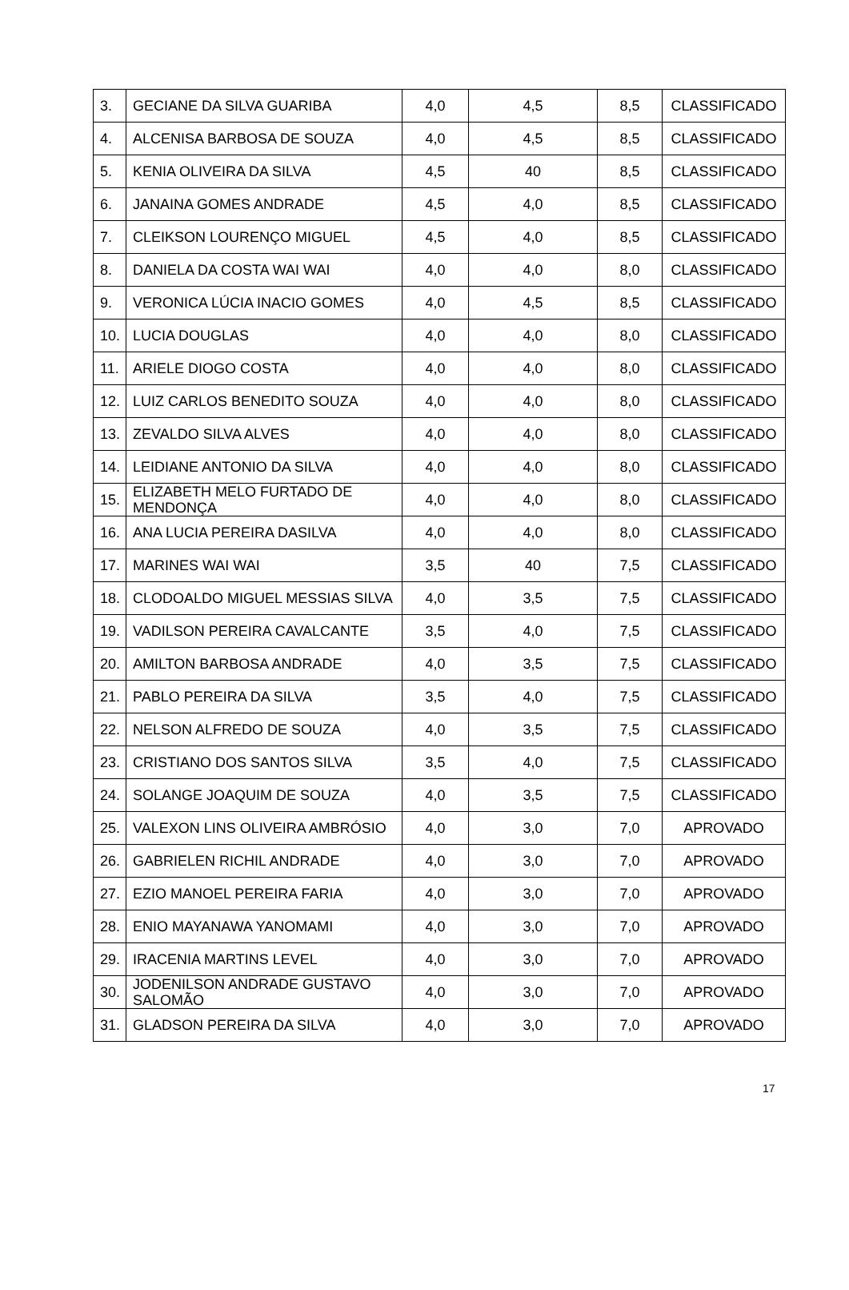| 3. | GECIANE DA SILVA GUARIBA | 4,0 | 4,5 | 8,5 | CLASSIFICADO |
| 4. | ALCENISA BARBOSA DE SOUZA | 4,0 | 4,5 | 8,5 | CLASSIFICADO |
| 5. | KENIA OLIVEIRA DA SILVA | 4,5 | 40 | 8,5 | CLASSIFICADO |
| 6. | JANAINA GOMES ANDRADE | 4,5 | 4,0 | 8,5 | CLASSIFICADO |
| 7. | CLEIKSON LOURENÇO MIGUEL | 4,5 | 4,0 | 8,5 | CLASSIFICADO |
| 8. | DANIELA DA COSTA WAI WAI | 4,0 | 4,0 | 8,0 | CLASSIFICADO |
| 9. | VERONICA LÚCIA INACIO GOMES | 4,0 | 4,5 | 8,5 | CLASSIFICADO |
| 10. | LUCIA DOUGLAS | 4,0 | 4,0 | 8,0 | CLASSIFICADO |
| 11. | ARIELE DIOGO COSTA | 4,0 | 4,0 | 8,0 | CLASSIFICADO |
| 12. | LUIZ CARLOS BENEDITO SOUZA | 4,0 | 4,0 | 8,0 | CLASSIFICADO |
| 13. | ZEVALDO SILVA ALVES | 4,0 | 4,0 | 8,0 | CLASSIFICADO |
| 14. | LEIDIANE ANTONIO DA SILVA | 4,0 | 4,0 | 8,0 | CLASSIFICADO |
| 15. | ELIZABETH MELO FURTADO DE MENDONÇA | 4,0 | 4,0 | 8,0 | CLASSIFICADO |
| 16. | ANA LUCIA PEREIRA DASILVA | 4,0 | 4,0 | 8,0 | CLASSIFICADO |
| 17. | MARINES WAI WAI | 3,5 | 40 | 7,5 | CLASSIFICADO |
| 18. | CLODOALDO MIGUEL MESSIAS SILVA | 4,0 | 3,5 | 7,5 | CLASSIFICADO |
| 19. | VADILSON PEREIRA CAVALCANTE | 3,5 | 4,0 | 7,5 | CLASSIFICADO |
| 20. | AMILTON BARBOSA ANDRADE | 4,0 | 3,5 | 7,5 | CLASSIFICADO |
| 21. | PABLO PEREIRA DA SILVA | 3,5 | 4,0 | 7,5 | CLASSIFICADO |
| 22. | NELSON ALFREDO DE SOUZA | 4,0 | 3,5 | 7,5 | CLASSIFICADO |
| 23. | CRISTIANO DOS SANTOS SILVA | 3,5 | 4,0 | 7,5 | CLASSIFICADO |
| 24. | SOLANGE JOAQUIM DE SOUZA | 4,0 | 3,5 | 7,5 | CLASSIFICADO |
| 25. | VALEXON LINS OLIVEIRA AMBRÓSIO | 4,0 | 3,0 | 7,0 | APROVADO |
| 26. | GABRIELEN RICHIL ANDRADE | 4,0 | 3,0 | 7,0 | APROVADO |
| 27. | EZIO MANOEL PEREIRA FARIA | 4,0 | 3,0 | 7,0 | APROVADO |
| 28. | ENIO MAYANAWA YANOMAMI | 4,0 | 3,0 | 7,0 | APROVADO |
| 29. | IRACENIA MARTINS LEVEL | 4,0 | 3,0 | 7,0 | APROVADO |
| 30. | JODENILSON ANDRADE GUSTAVO SALOMÃO | 4,0 | 3,0 | 7,0 | APROVADO |
| 31. | GLADSON PEREIRA DA SILVA | 4,0 | 3,0 | 7,0 | APROVADO |
17